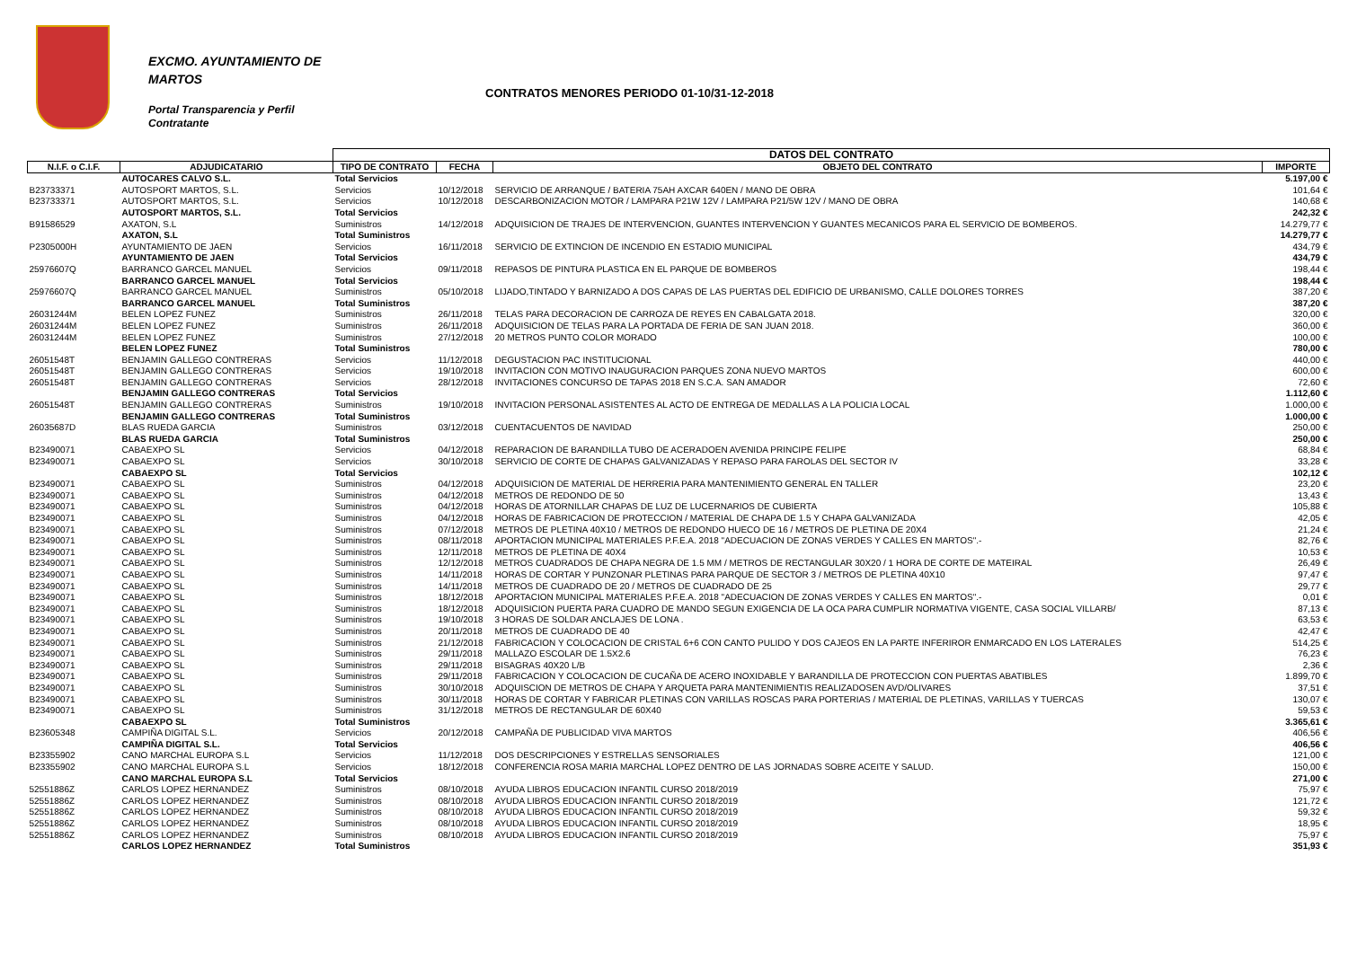EXCMO. AYUNTAMIENTO DE
MARTOS
Portal Transparencia y Perfil
Contratante
CONTRATOS MENORES PERIODO 01-10/31-12-2018
| | | DATOS DEL CONTRATO | | | |
| --- | --- | --- | --- | --- | --- |
| N.I.F. o C.I.F. | ADJUDICATARIO | TIPO DE CONTRATO | FECHA | OBJETO DEL CONTRATO | IMPORTE |
| | AUTOCARES CALVO S.L. | Total Servicios | | | 5.197,00 € |
| B23733371 | AUTOSPORT MARTOS, S.L. | Servicios | 10/12/2018 | SERVICIO DE ARRANQUE / BATERIA 75AH AXCAR 640EN / MANO DE OBRA | 101,64 € |
| B23733371 | AUTOSPORT MARTOS, S.L. | Servicios | 10/12/2018 | DESCARBONIZACION MOTOR / LAMPARA P21W 12V / LAMPARA P21/5W 12V / MANO DE OBRA | 140,68 € |
| | AUTOSPORT MARTOS, S.L. | Total Servicios | | | 242,32 € |
| B91586529 | AXATON, S.L | Suministros | 14/12/2018 | ADQUISICION DE TRAJES DE INTERVENCION, GUANTES INTERVENCION Y GUANTES MECANICOS PARA EL SERVICIO DE BOMBEROS. | 14.279,77 € |
| | AXATON, S.L | Total Suministros | | | 14.279,77 € |
| P2305000H | AYUNTAMIENTO DE JAEN | Servicios | 16/11/2018 | SERVICIO DE EXTINCION DE INCENDIO EN ESTADIO MUNICIPAL | 434,79 € |
| | AYUNTAMIENTO DE JAEN | Total Servicios | | | 434,79 € |
| 25976607Q | BARRANCO GARCEL MANUEL | Servicios | 09/11/2018 | REPASOS DE PINTURA PLASTICA EN EL PARQUE DE BOMBEROS | 198,44 € |
| | BARRANCO GARCEL MANUEL | Total Servicios | | | 198,44 € |
| 25976607Q | BARRANCO GARCEL MANUEL | Suministros | 05/10/2018 | LIJADO,TINTADO Y BARNIZADO A DOS CAPAS DE LAS PUERTAS DEL EDIFICIO DE URBANISMO, CALLE DOLORES TORRES | 387,20 € |
| | BARRANCO GARCEL MANUEL | Total Suministros | | | 387,20 € |
| 26031244M | BELEN LOPEZ FUNEZ | Suministros | 26/11/2018 | TELAS PARA DECORACION DE CARROZA DE REYES EN CABALGATA 2018. | 320,00 € |
| 26031244M | BELEN LOPEZ FUNEZ | Suministros | 26/11/2018 | ADQUISICION DE TELAS PARA LA PORTADA DE FERIA DE SAN JUAN 2018. | 360,00 € |
| 26031244M | BELEN LOPEZ FUNEZ | Suministros | 27/12/2018 | 20 METROS PUNTO COLOR MORADO | 100,00 € |
| | BELEN LOPEZ FUNEZ | Total Suministros | | | 780,00 € |
| 26051548T | BENJAMIN GALLEGO CONTRERAS | Servicios | 11/12/2018 | DEGUSTACION PAC INSTITUCIONAL | 440,00 € |
| 26051548T | BENJAMIN GALLEGO CONTRERAS | Servicios | 19/10/2018 | INVITACION CON MOTIVO INAUGURACION PARQUES ZONA NUEVO MARTOS | 600,00 € |
| 26051548T | BENJAMIN GALLEGO CONTRERAS | Servicios | 28/12/2018 | INVITACIONES CONCURSO DE TAPAS 2018 EN S.C.A. SAN AMADOR | 72,60 € |
| | BENJAMIN GALLEGO CONTRERAS | Total Servicios | | | 1.112,60 € |
| 26051548T | BENJAMIN GALLEGO CONTRERAS | Suministros | 19/10/2018 | INVITACION PERSONAL ASISTENTES AL ACTO DE ENTREGA DE MEDALLAS A LA POLICIA LOCAL | 1.000,00 € |
| | BENJAMIN GALLEGO CONTRERAS | Total Suministros | | | 1.000,00 € |
| 26035687D | BLAS RUEDA GARCIA | Suministros | 03/12/2018 | CUENTACUENTOS DE NAVIDAD | 250,00 € |
| | BLAS RUEDA GARCIA | Total Suministros | | | 250,00 € |
| B23490071 | CABAEXPO SL | Servicios | 04/12/2018 | REPARACION DE BARANDILLA TUBO DE ACERADOEN AVENIDA PRINCIPE FELIPE | 68,84 € |
| B23490071 | CABAEXPO SL | Servicios | 30/10/2018 | SERVICIO DE CORTE DE CHAPAS GALVANIZADAS Y REPASO PARA FAROLAS DEL SECTOR IV | 33,28 € |
| | CABAEXPO SL | Total Servicios | | | 102,12 € |
| B23490071 | CABAEXPO SL | Suministros | 04/12/2018 | ADQUISICION DE MATERIAL DE HERRERIA PARA MANTENIMIENTO GENERAL EN TALLER | 23,20 € |
| B23490071 | CABAEXPO SL | Suministros | 04/12/2018 | METROS DE REDONDO DE 50 | 13,43 € |
| B23490071 | CABAEXPO SL | Suministros | 04/12/2018 | HORAS DE ATORNILLAR CHAPAS DE LUZ DE LUCERNARIOS DE CUBIERTA | 105,88 € |
| B23490071 | CABAEXPO SL | Suministros | 04/12/2018 | HORAS DE FABRICACION DE PROTECCION / MATERIAL DE CHAPA DE 1.5 Y CHAPA GALVANIZADA | 42,05 € |
| B23490071 | CABAEXPO SL | Suministros | 07/12/2018 | METROS DE PLETINA 40X10 / METROS DE REDONDO HUECO DE 16 / METROS DE PLETINA DE 20X4 | 21,24 € |
| B23490071 | CABAEXPO SL | Suministros | 08/11/2018 | APORTACION MUNICIPAL MATERIALES P.F.E.A. 2018 "ADECUACION DE ZONAS VERDES Y CALLES EN MARTOS".- | 82,76 € |
| B23490071 | CABAEXPO SL | Suministros | 12/11/2018 | METROS DE PLETINA DE 40X4 | 10,53 € |
| B23490071 | CABAEXPO SL | Suministros | 12/12/2018 | METROS CUADRADOS DE CHAPA NEGRA DE 1.5 MM / METROS DE RECTANGULAR 30X20 / 1 HORA DE CORTE DE MATEIRAL | 26,49 € |
| B23490071 | CABAEXPO SL | Suministros | 14/11/2018 | HORAS DE CORTAR Y PUNZONAR PLETINAS PARA PARQUE DE SECTOR 3 / METROS DE PLETINA 40X10 | 97,47 € |
| B23490071 | CABAEXPO SL | Suministros | 14/11/2018 | METROS DE CUADRADO DE 20 / METROS DE CUADRADO DE 25 | 29,77 € |
| B23490071 | CABAEXPO SL | Suministros | 18/12/2018 | APORTACION MUNICIPAL MATERIALES P.F.E.A. 2018 "ADECUACION DE ZONAS VERDES Y CALLES EN MARTOS".- | 0,01 € |
| B23490071 | CABAEXPO SL | Suministros | 18/12/2018 | ADQUISICION PUERTA PARA CUADRO DE MANDO SEGUN EXIGENCIA DE LA OCA PARA CUMPLIR NORMATIVA VIGENTE, CASA SOCIAL VILLARB/ | 87,13 € |
| B23490071 | CABAEXPO SL | Suministros | 19/10/2018 | 3 HORAS DE SOLDAR ANCLAJES DE LONA . | 63,53 € |
| B23490071 | CABAEXPO SL | Suministros | 20/11/2018 | METROS DE CUADRADO DE 40 | 42,47 € |
| B23490071 | CABAEXPO SL | Suministros | 21/12/2018 | FABRICACION Y COLOCACION DE CRISTAL 6+6 CON CANTO PULIDO Y DOS CAJEOS EN LA PARTE INFERIROR ENMARCADO EN LOS LATERALES | 514,25 € |
| B23490071 | CABAEXPO SL | Suministros | 29/11/2018 | MALLAZO ESCOLAR DE 1.5X2.6 | 76,23 € |
| B23490071 | CABAEXPO SL | Suministros | 29/11/2018 | BISAGRAS 40X20 L/B | 2,36 € |
| B23490071 | CABAEXPO SL | Suministros | 29/11/2018 | FABRICACION Y COLOCACION DE CUCAÑA DE ACERO INOXIDABLE Y BARANDILLA DE PROTECCION CON PUERTAS ABATIBLES | 1.899,70 € |
| B23490071 | CABAEXPO SL | Suministros | 30/10/2018 | ADQUISCION DE METROS DE CHAPA Y ARQUETA PARA MANTENIMIENTIS REALIZADOSEN AVD/OLIVARES | 37,51 € |
| B23490071 | CABAEXPO SL | Suministros | 30/11/2018 | HORAS DE CORTAR Y FABRICAR PLETINAS CON VARILLAS ROSCAS PARA PORTERIAS / MATERIAL DE PLETINAS, VARILLAS Y TUERCAS | 130,07 € |
| B23490071 | CABAEXPO SL | Suministros | 31/12/2018 | METROS DE RECTANGULAR DE 60X40 | 59,53 € |
| | CABAEXPO SL | Total Suministros | | | 3.365,61 € |
| B23605348 | CAMPIÑA DIGITAL S.L. | Servicios | 20/12/2018 | CAMPAÑA DE PUBLICIDAD VIVA MARTOS | 406,56 € |
| | CAMPIÑA DIGITAL S.L. | Total Servicios | | | 406,56 € |
| B23355902 | CANO MARCHAL EUROPA S.L | Servicios | 11/12/2018 | DOS DESCRIPCIONES Y ESTRELLAS SENSORIALES | 121,00 € |
| B23355902 | CANO MARCHAL EUROPA S.L | Servicios | 18/12/2018 | CONFERENCIA ROSA MARIA MARCHAL LOPEZ DENTRO DE LAS JORNADAS SOBRE ACEITE Y SALUD. | 150,00 € |
| | CANO MARCHAL EUROPA S.L | Total Servicios | | | 271,00 € |
| 52551886Z | CARLOS LOPEZ HERNANDEZ | Suministros | 08/10/2018 | AYUDA LIBROS EDUCACION INFANTIL CURSO 2018/2019 | 75,97 € |
| 52551886Z | CARLOS LOPEZ HERNANDEZ | Suministros | 08/10/2018 | AYUDA LIBROS EDUCACION INFANTIL CURSO 2018/2019 | 121,72 € |
| 52551886Z | CARLOS LOPEZ HERNANDEZ | Suministros | 08/10/2018 | AYUDA LIBROS EDUCACION INFANTIL CURSO 2018/2019 | 59,32 € |
| 52551886Z | CARLOS LOPEZ HERNANDEZ | Suministros | 08/10/2018 | AYUDA LIBROS EDUCACION INFANTIL CURSO 2018/2019 | 18,95 € |
| 52551886Z | CARLOS LOPEZ HERNANDEZ | Suministros | 08/10/2018 | AYUDA LIBROS EDUCACION INFANTIL CURSO 2018/2019 | 75,97 € |
| | CARLOS LOPEZ HERNANDEZ | Total Suministros | | | 351,93 € |